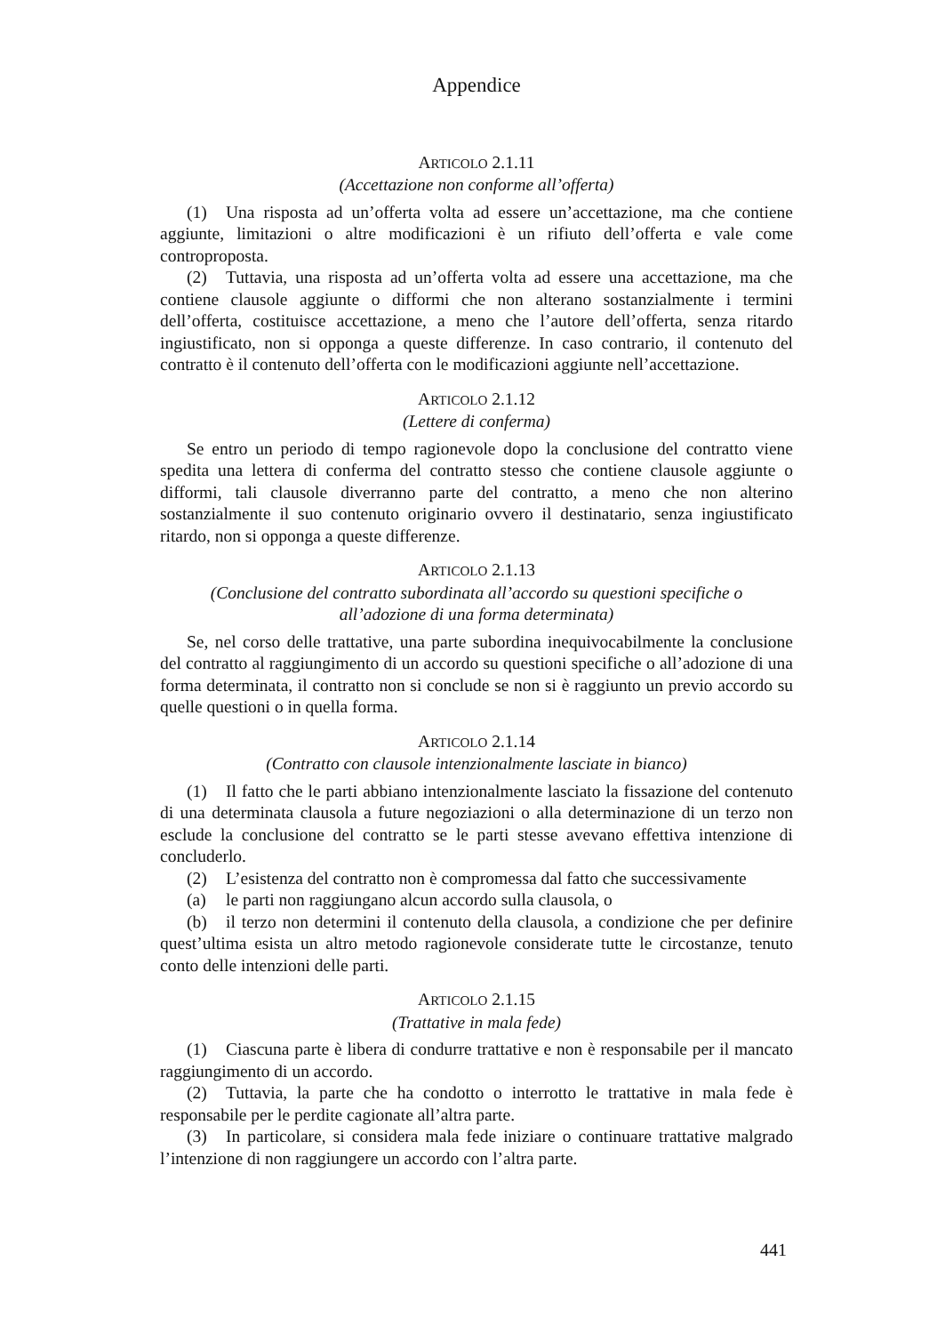Appendice
ARTICOLO 2.1.11
(Accettazione non conforme all’offerta)
(1) Una risposta ad un’offerta volta ad essere un’accettazione, ma che contiene aggiunte, limitazioni o altre modificazioni è un rifiuto dell’offerta e vale come controproposta.
(2) Tuttavia, una risposta ad un’offerta volta ad essere una accettazione, ma che contiene clausole aggiunte o difformi che non alterano sostanzialmente i termini dell’offerta, costituisce accettazione, a meno che l’autore dell’offerta, senza ritardo ingiustificato, non si opponga a queste differenze. In caso contrario, il contenuto del contratto è il contenuto dell’offerta con le modificazioni aggiunte nell’accettazione.
ARTICOLO 2.1.12
(Lettere di conferma)
Se entro un periodo di tempo ragionevole dopo la conclusione del contratto viene spedita una lettera di conferma del contratto stesso che contiene clausole aggiunte o difformi, tali clausole diverranno parte del contratto, a meno che non alterino sostanzialmente il suo contenuto originario ovvero il destinatario, senza ingiustificato ritardo, non si opponga a queste differenze.
ARTICOLO 2.1.13
(Conclusione del contratto subordinata all’accordo su questioni specifiche o
all’adozione di una forma determinata)
Se, nel corso delle trattative, una parte subordina inequivocabilmente la conclusione del contratto al raggiungimento di un accordo su questioni specifiche o all’adozione di una forma determinata, il contratto non si conclude se non si è raggiunto un previo accordo su quelle questioni o in quella forma.
ARTICOLO 2.1.14
(Contratto con clausole intenzionalmente lasciate in bianco)
(1) Il fatto che le parti abbiano intenzionalmente lasciato la fissazione del contenuto di una determinata clausola a future negoziazioni o alla determinazione di un terzo non esclude la conclusione del contratto se le parti stesse avevano effettiva intenzione di concluderlo.
(2) L’esistenza del contratto non è compromessa dal fatto che successivamente
(a) le parti non raggiungano alcun accordo sulla clausola, o
(b) il terzo non determini il contenuto della clausola, a condizione che per definire quest’ultima esista un altro metodo ragionevole considerate tutte le circostanze, tenuto conto delle intenzioni delle parti.
ARTICOLO 2.1.15
(Trattative in mala fede)
(1) Ciascuna parte è libera di condurre trattative e non è responsabile per il mancato raggiungimento di un accordo.
(2) Tuttavia, la parte che ha condotto o interrotto le trattative in mala fede è responsabile per le perdite cagionate all’altra parte.
(3) In particolare, si considera mala fede iniziare o continuare trattative malgrado l’intenzione di non raggiungere un accordo con l’altra parte.
441